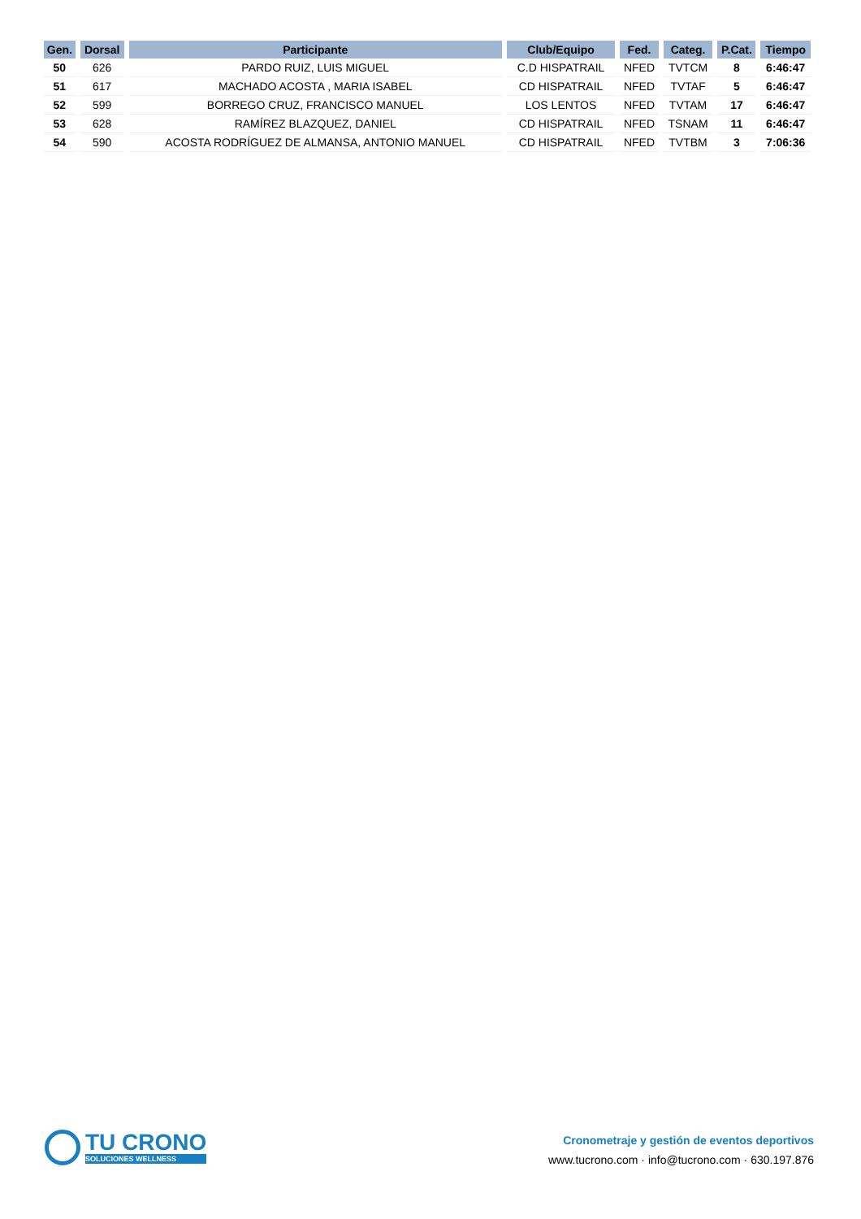| Gen. | Dorsal | Participante | Club/Equipo | Fed. | Categ. | P.Cat. | Tiempo |
| --- | --- | --- | --- | --- | --- | --- | --- |
| 50 | 626 | PARDO RUIZ, LUIS MIGUEL | C.D HISPATRAIL | NFED | TVTCM | 8 | 6:46:47 |
| 51 | 617 | MACHADO ACOSTA , MARIA ISABEL | CD HISPATRAIL | NFED | TVTAF | 5 | 6:46:47 |
| 52 | 599 | BORREGO CRUZ, FRANCISCO MANUEL | LOS LENTOS | NFED | TVTAM | 17 | 6:46:47 |
| 53 | 628 | RAMÍREZ BLAZQUEZ, DANIEL | CD HISPATRAIL | NFED | TSNAM | 11 | 6:46:47 |
| 54 | 590 | ACOSTA RODRÍGUEZ DE ALMANSA, ANTONIO MANUEL | CD HISPATRAIL | NFED | TVTBM | 3 | 7:06:36 |
TU CRONO
SOLUCIONES WELLNESS
Cronometraje y gestión de eventos deportivos
www.tucrono.com · info@tucrono.com · 630.197.876